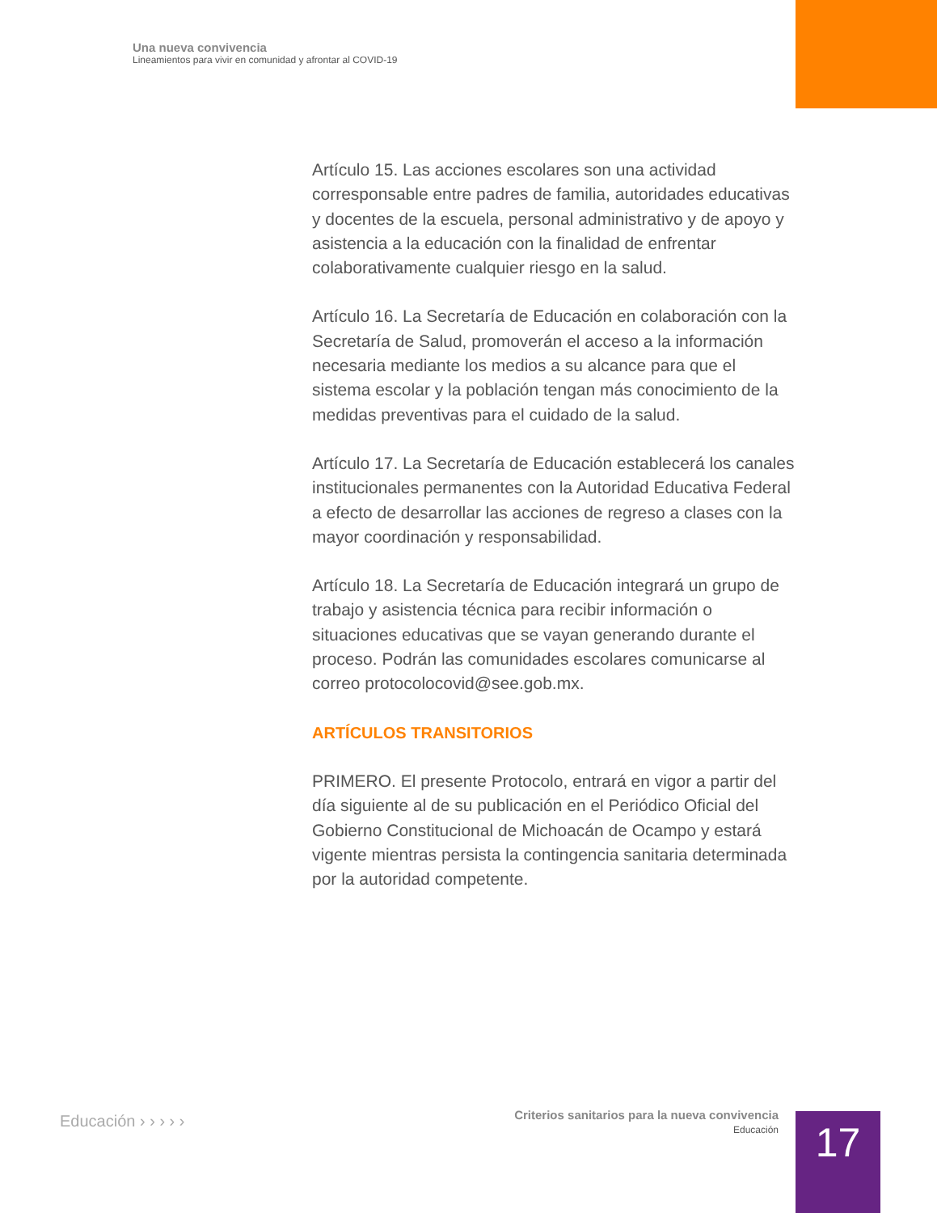Una nueva convivencia
Lineamientos para vivir en comunidad y afrontar al COVID-19
Artículo 15. Las acciones escolares son una actividad corresponsable entre padres de familia, autoridades educativas y docentes de la escuela, personal administrativo y de apoyo y asistencia a la educación con la finalidad de enfrentar colaborativamente cualquier riesgo en la salud.
Artículo 16. La Secretaría de Educación en colaboración con la Secretaría de Salud, promoverán el acceso a la información necesaria mediante los medios a su alcance para que el sistema escolar y la población tengan más conocimiento de la medidas preventivas para el cuidado de la salud.
Artículo 17. La Secretaría de Educación establecerá los canales institucionales permanentes con la Autoridad Educativa Federal a efecto de desarrollar las acciones de regreso a clases con la mayor coordinación y responsabilidad.
Artículo 18. La Secretaría de Educación integrará un grupo de trabajo y asistencia técnica para recibir información o situaciones educativas que se vayan generando durante el proceso. Podrán las comunidades escolares comunicarse al correo protocolocovid@see.gob.mx.
ARTÍCULOS TRANSITORIOS
PRIMERO. El presente Protocolo, entrará en vigor a partir del día siguiente al de su publicación en el Periódico Oficial del Gobierno Constitucional de Michoacán de Ocampo y estará vigente mientras persista la contingencia sanitaria determinada por la autoridad competente.
Educación › › › › ›
Criterios sanitarios para la nueva convivencia
Educación
17